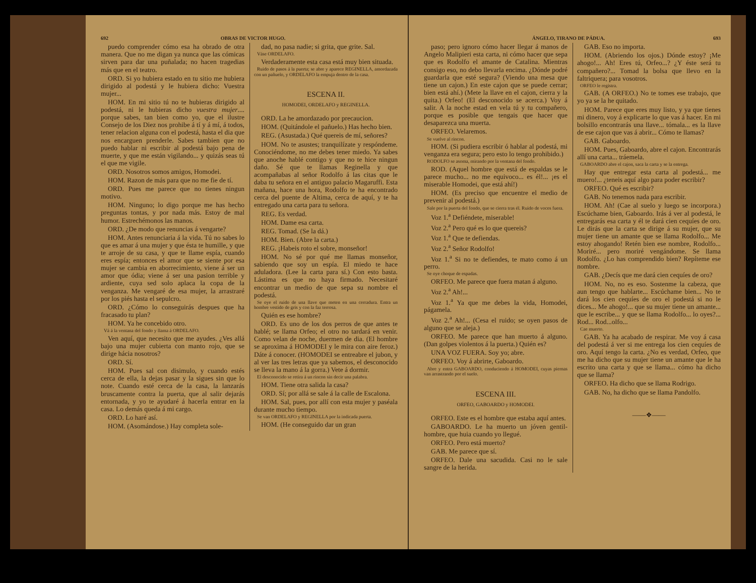692 OBRAS DE VICTOR HUGO.
puedo comprender cómo esa ha obrado de otra manera. Que no me digan ya nunca que las cómicas sirven para dar una puñalada; no hacen tragedias más que en el teatro.
ORD. Si yo hubiera estado en tu sitio me hubiera dirigido al podestá y le hubiera dicho: Vuestra mujer...
HOM. En mi sitio tú no te hubieras dirigido al podestá, ni le hubieras dicho vuestra mujer.... porque sabes, tan bien como yo, que el ilustre Consejo de los Diez nos prohibe á tí y á mí, á todos, tener relacion alguna con el podestá, hasta el dia que nos encarguen prenderle. Sabes tambien que no puedo hablar ni escribir al podestá bajo pena de muerte, y que me están vigilando... y quizás seas tú el que me vigile.
ORD. Nosotros somos amigos, Homodei.
HOM. Razon de más para que no me fie de tí.
ORD. Pues me parece que no tienes ningun motivo.
HOM. Ninguno; lo digo porque me has hecho preguntas tontas, y por nada más. Estoy de mal humor. Estrechémonos las manos.
ORD. ¿De modo que renuncias á vengarte?
HOM. Antes renunciaria á la vida. Tú no sabes lo que es amar á una mujer y que ésta te humille, y que te arroje de su casa, y que te llame espía, cuando eres espía; entonces el amor que se siente por esa mujer se cambia en aborrecimiento, viene á ser un amor que ódia; viene á ser una pasion terrible y ardiente, cuya sed solo aplaca la copa de la venganza. Me vengaré de esa mujer, la arrastraré por los piés hasta el sepulcro.
ORD. ¿Cómo lo conseguirás despues que ha fracasado tu plan?
HOM. Ya he concebido otro.
Vá á la ventana del fondo y llama á ORDELAFO.
Ven aquí, que necesito que me ayudes. ¿Ves allá bajo una mujer cubierta con manto rojo, que se dirige hácia nosotros?
ORD. Sí.
HOM. Pues sal con disimulo, y cuando estés cerca de ella, la dejas pasar y la sigues sin que lo note. Cuando esté cerca de la casa, la lanzarás bruscamente contra la puerta, que al salir dejarás entornada, y yo te ayudaré á hacerla entrar en la casa. Lo demás queda á mi cargo.
ORD. Lo haré así.
HOM. (Asomándose.) Hay completa sole-
dad, no pasa nadie; si grita, que grite. Sal.
Váse ORDELAFO.
Verdaderamente esta casa está muy bien situada.
Ruido de pasos á la puerta; se abre y aparece REGINELLA, amordazada con un pañuelo, y ORDELAFO la empuja dentro de la casa.
ESCENA II.
HOMODEI, ORDELAFO y REGINELLA.
ORD. La he amordazado por precaucion.
HOM. (Quitándole el pañuelo.) Has hecho bien.
REG. (Asustada.) Qué quereis de mí, señores?
HOM. No te asustes; tranquilízate y respóndeme. Conociéndome, no me debes tener miedo. Ya sabes que anoche hablé contigo y que no te hice ningun daño. Sé que te llamas Reginella y que acompañabas al señor Rodolfo á las citas que le daba tu señora en el antiguo palacio Magaruffi. Esta mañana, hace una hora, Rodolfo te ha encontrado cerca del puente de Altima, cerca de aquí, y te ha entregado una carta para tu señora.
REG. Es verdad.
HOM. Dame esa carta.
REG. Tomad. (Se la dá.)
HOM. Bien. (Abre la carta.)
REG. ¡Habeis roto el sobre, monseñor!
HOM. No sé por qué me llamas monseñor, sabiendo que soy un espía. El miedo te hace aduladora. (Lee la carta para sí.) Con esto basta. Lástima es que no haya firmado. Necesitaré encontrar un medio de que sepa su nombre el podestá.
Se oye el ruido de una llave que meten en una cerradura. Entra un hombre vestido de gris y con la faz terrosa.
Quién es ese hombre?
ORD. Es uno de los dos perros de que antes te hablé; se llama Orfeo; el otro no tardará en venir. Como velan de noche, duermen de dia. (El hombre se aproxima á HOMODEI y le mira con aire feroz.) Dáte á conocer. (HOMODEI se entreabre el jubon, y al ver las tres letras que ya sabemos, el desconocido se lleva la mano á la gorra.) Vete á dormir.
El desconocido se retira á un rincon sin decir una palabra.
HOM. Tiene otra salida la casa?
ORD. Sí; por allá se sale á la calle de Escalona.
HOM. Sal, pues, por allí con esta mujer y paséala durante mucho tiempo.
Se van ORDELAFO y REGINELLA por la indicada puerta.
HOM. (He conseguido dar un gran
ÁNGELO, TIRANO DE PÁDUA. 693
paso; pero ignoro cómo hacer llegar á manos de Angelo Malipieri esta carta, ni cómo hacer que sepa que es Rodolfo el amante de Catalina. Mientras consigo eso, no debo llevarla encima. ¿Dónde podré guardarla que esté segura? (Viendo una mesa que tiene un cajon.) En este cajon que se puede cerrar; bien está ahí.) (Mete la llave en el cajon, cierra y la quita.) Orfeo! (El desconocido se acerca.) Voy á salir. A la noche estad en vela tú y tu compañero, porque es posible que tengais que hacer que desaparezca una muerta.
ORFEO. Velaremos.
Se vuelve al rincon.
HOM. (Si pudiera escribir ó hablar al podestá, mi venganza era segura; pero esto lo tengo prohibido.)
RODOLFO se asoma, mirando por la ventana del fondo.
ROD. (Aquel hombre que está de espaldas se le parece mucho... no me equivoco... es él!... ¡es el miserable Homodei, que está ahí!)
HOM. (Es preciso que encuentre el medio de prevenir al podestá.)
Sale por la puerta del fondo, que se cierra tras él. Ruido de voces fuera.
Voz 1.<sup>a</sup> Defiéndete, miserable!
Voz 2.<sup>a</sup> Pero qué es lo que quereis?
Voz 1.<sup>a</sup> Que te defiendas.
Voz 2.<sup>a</sup> Señor Rodolfo!
Voz 1.<sup>a</sup> Si no te defiendes, te mato como á un perro.
Se oye choque de espadas.
ORFEO. Me parece que fuera matan á alguno.
Voz 2.<sup>a</sup> Ah!...
Voz 1.<sup>a</sup> Ya que me debes la vida, Homodei, págamela.
Voz 2.<sup>a</sup> Ah!... (Cesa el ruido; se oyen pasos de alguno que se aleja.)
ORFEO. Me parece que han muerto á alguno. (Dan golpes violentos á la puerta.) Quién es?
UNA VOZ FUERA. Soy yo; abre.
ORFEO. Voy á abrirte, Gaboardo.
Abre y entra GABOARDO, conduciendo á HOMODEI, cuyas piernas van arrastrando por el suelo.
ESCENA III.
ORFEO, GABOARDO y HOMODEI.
ORFEO. Este es el hombre que estaba aquí antes.
GABOARDO. Le ha muerto un jóven gentil-hombre, que huia cuando yo llegué.
ORFEO. Pero está muerto?
GAB. Me parece que sí.
ORFEO. Dale una sacudida. Casi no le sale sangre de la herida.
GAB. Eso no importa.
HOM. (Abriendo los ojos.) Dónde estoy? ¡Me ahogo!... Ah! Eres tú, Orfeo...? ¿Y éste será tu compañero?... Tomad la bolsa que llevo en la faltriquera; para vosotros.
ORFEO le registra.
GAB. (A ORFEO.) No te tomes ese trabajo, que yo ya se la he quitado.
HOM. Parece que eres muy listo, y ya que tienes mi dinero, voy á explicarte lo que vas á hacer. En mi bolsillo encontrarás una llave... tómala... es la llave de ese cajon que vas á abrir... Cómo te llamas?
GAB. Gaboardo.
HOM. Pues, Gaboardo, abre el cajon. Encontrarás allí una carta... tráemela.
GABOARDO abre el cajon, saca la carta y se la entrega.
Hay que entregar esta carta al podestá... me muero!... ¿teneis aquí algo para poder escribir?
ORFEO. Qué es escribir?
GAB. No tenemos nada para escribir.
HOM. Ah! (Cae al suelo y luego se incorpora.) Escúchame bien, Gaboardo. Irás á ver al podestá, le entregarás esa carta y él te dará cien cequíes de oro. Le dirás que la carta se dirige á su mujer, que su mujer tiene un amante que se llama Rodolfo... Me estoy ahogando! Retén bien ese nombre, Rodolfo... Moriré... pero moriré vengándome. Se llama Rodolfo. ¿Lo has comprendido bien? Repíteme ese nombre.
GAB. ¿Decís que me dará cien cequíes de oro?
HOM. No, no es eso. Sostenme la cabeza, que aun tengo que hablarte... Escúchame bien... No te dará los cien cequíes de oro el podestá si no le dices... Me ahogo!... que su mujer tiene un amante... que le escribe... y que se llama Rodolfo... lo oyes?... Rod... Rod...olfo...
Cae muerto.
GAB. Ya ha acabado de respirar. Me voy á casa del podestá á ver si me entrega los cien cequíes de oro. Aquí tengo la carta. ¿No es verdad, Orfeo, que me ha dicho que su mujer tiene un amante que le ha escrito una carta y que se llama... cómo ha dicho que se llama?
ORFEO. Ha dicho que se llama Rodrigo.
GAB. No, ha dicho que se llama Pandolfo.
——❖——